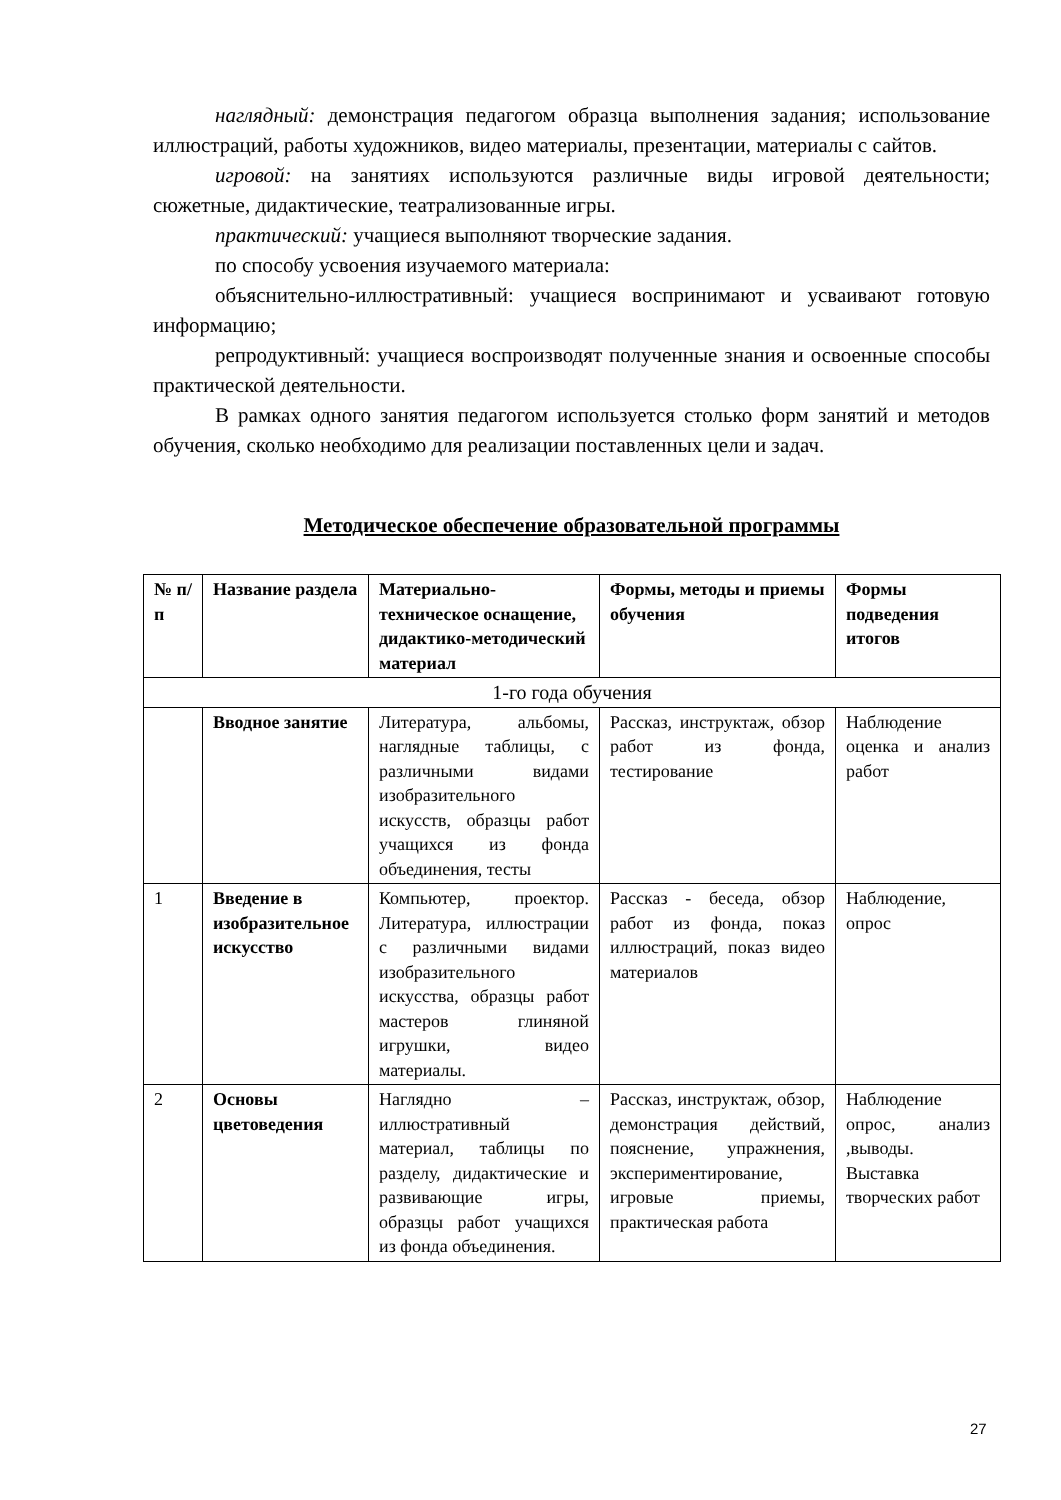наглядный: демонстрация педагогом образца выполнения задания; использование иллюстраций, работы художников, видео материалы, презентации, материалы с сайтов.
игровой: на занятиях используются различные виды игровой деятельности; сюжетные, дидактические, театрализованные игры.
практический: учащиеся выполняют творческие задания.
по способу усвоения изучаемого материала:
объяснительно-иллюстративный: учащиеся воспринимают и усваивают готовую информацию;
репродуктивный: учащиеся воспроизводят полученные знания и освоенные способы практической деятельности.
В рамках одного занятия педагогом используется столько форм занятий и методов обучения, сколько необходимо для реализации поставленных цели и задач.
Методическое обеспечение образовательной программы
| № п/п | Название раздела | Материально-техническое оснащение, дидактико-методический материал | Формы, методы и приемы обучения | Формы подведения итогов |
| --- | --- | --- | --- | --- |
| 1-го года обучения | | | | |
| | Вводное занятие | Литература, альбомы, наглядные таблицы, с различными видами изобразительного искусств, образцы работ учащихся из фонда объединения, тесты | Рассказ, инструктаж, обзор работ из фонда, тестирование | Наблюдение оценка и анализ работ |
| 1 | Введение в изобразительное искусство | Компьютер, проектор. Литература, иллюстрации с различными видами изобразительного искусства, образцы работ мастеров глиняной игрушки, видео материалы. | Рассказ - беседа, обзор работ из фонда, показ иллюстраций, показ видео материалов | Наблюдение, опрос |
| 2 | Основы цветоведения | Наглядно – иллюстративный материал, таблицы по разделу, дидактические и развивающие игры, образцы работ учащихся из фонда объединения. | Рассказ, инструктаж, обзор, демонстрация действий, пояснение, упражнения, экспериментирование, игровые приемы, практическая работа | Наблюдение опрос, анализ ,выводы. Выставка творческих работ |
27